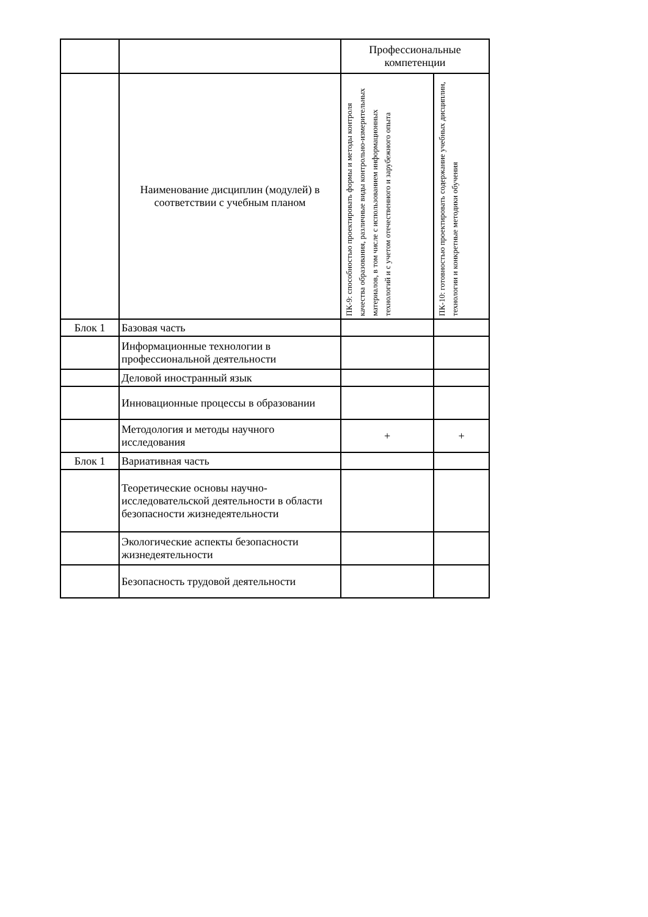| | | Профессиональные компетенции | |
| | Наименование дисциплин (модулей) в соответствии с учебным планом | ПК-9: способностью проектировать формы и методы контроля качества образования, различные виды контрольно-измерительных материалов, в том числе с использованием информационных технологий и с учетом отечественного и зарубежного опыта | ПК-10: готовностью проектировать содержание учебных дисциплин, технологии и конкретные методики обучения |
| Блок 1 | Базовая часть | | |
| | Информационные технологии в профессиональной деятельности | | |
| | Деловой иностранный язык | | |
| | Инновационные процессы в образовании | | |
| | Методология и методы научного исследования | + | + |
| Блок 1 | Вариативная часть | | |
| | Теоретические основы научно-исследовательской деятельности в области безопасности жизнедеятельности | | |
| | Экологические аспекты безопасности жизнедеятельности | | |
| | Безопасность трудовой деятельности | | |